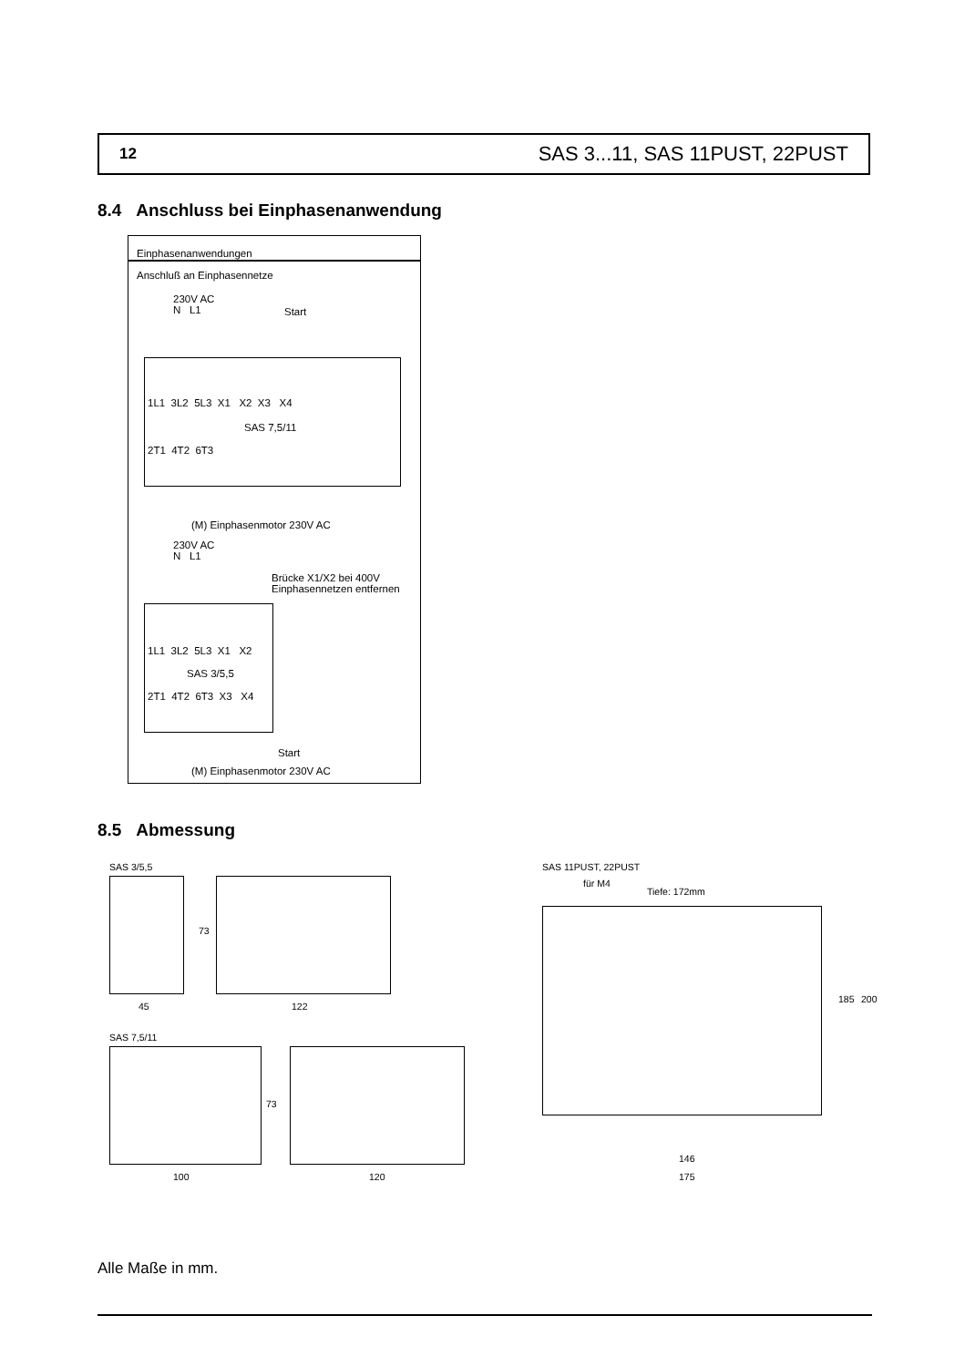12 SAS 3...11, SAS 11PUST, 22PUST
8.4 Anschluss bei Einphasenanwendung
Einphasenanwendungen
Anschluß an Einphasennetze
230V AC
N L1
Start
1L1 3L2 5L3 X1 X2 X3 X4
SAS 7,5/11
2T1 4T2 6T3
(M) Einphasenmotor 230V AC
230V AC
N L1
Brücke X1/X2 bei 400V
Einphasennetzen entfernen
1L1 3L2 5L3 X1 X2
SAS 3/5,5
2T1 4T2 6T3 X3 X4
Start
(M) Einphasenmotor 230V AC
8.5 Abmessung
SAS 3/5,5
73
45 122
SAS 7,5/11
73
100 120
SAS 11PUST, 22PUST
für M4
Tiefe: 172mm
185 200
146
175
Alle Maße in mm.